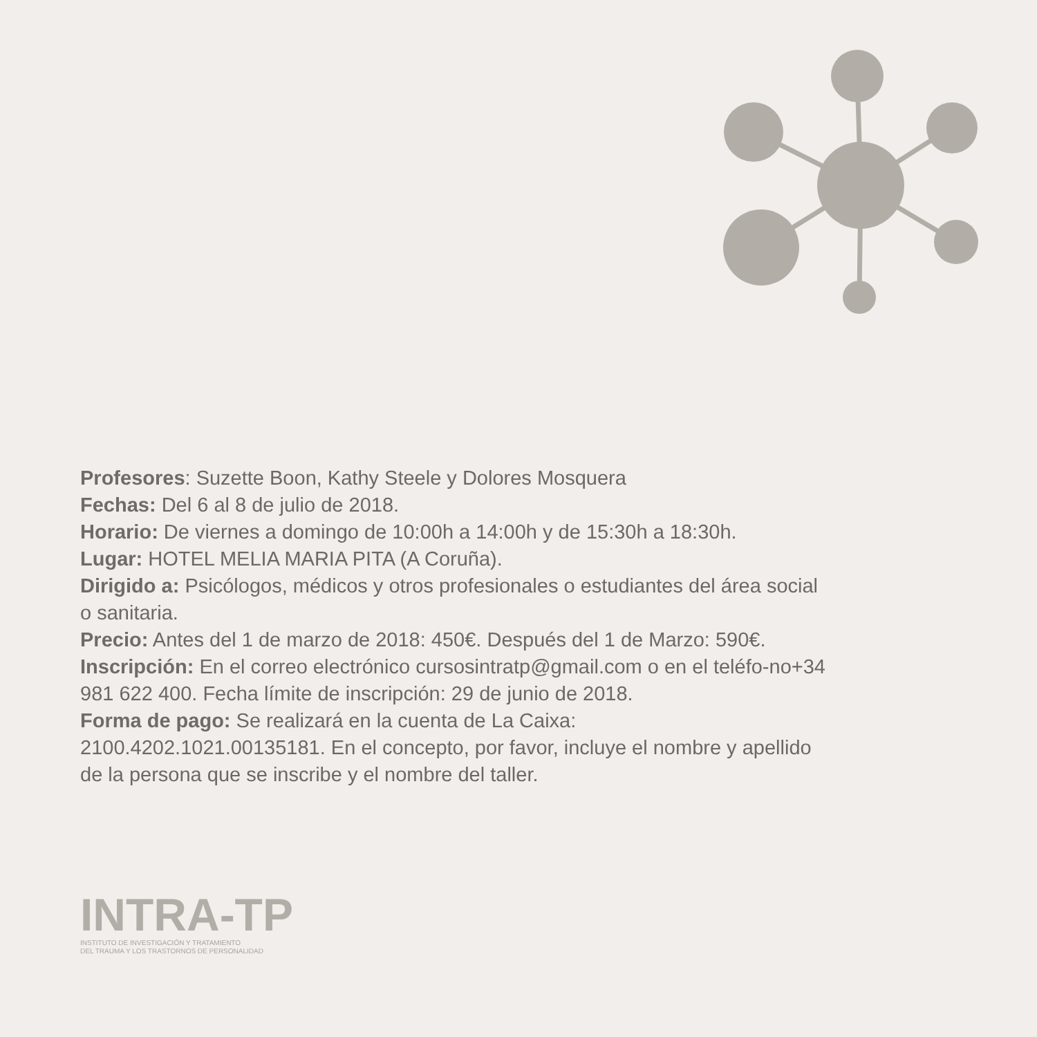Profesores: Suzette Boon, Kathy Steele y Dolores Mosquera
Fechas: Del 6 al 8 de julio de 2018.
Horario: De viernes a domingo de 10:00h a 14:00h y de 15:30h a 18:30h.
Lugar: HOTEL MELIA MARIA PITA (A Coruña).
Dirigido a: Psicólogos, médicos y otros profesionales o estudiantes del área social o sanitaria.
Precio: Antes del 1 de marzo de 2018: 450€. Después del 1 de Marzo: 590€.
Inscripción: En el correo electrónico cursosintratp@gmail.com o en el teléfo-no+34 981 622 400. Fecha límite de inscripción: 29 de junio de 2018.
Forma de pago: Se realizará en la cuenta de La Caixa:
2100.4202.1021.00135181. En el concepto, por favor, incluye el nombre y apellido de la persona que se inscribe y el nombre del taller.
INTRA-TP
INSTITUTO DE INVESTIGACIÓN Y TRATAMIENTO
DEL TRAUMA Y LOS TRASTORNOS DE PERSONALIDAD